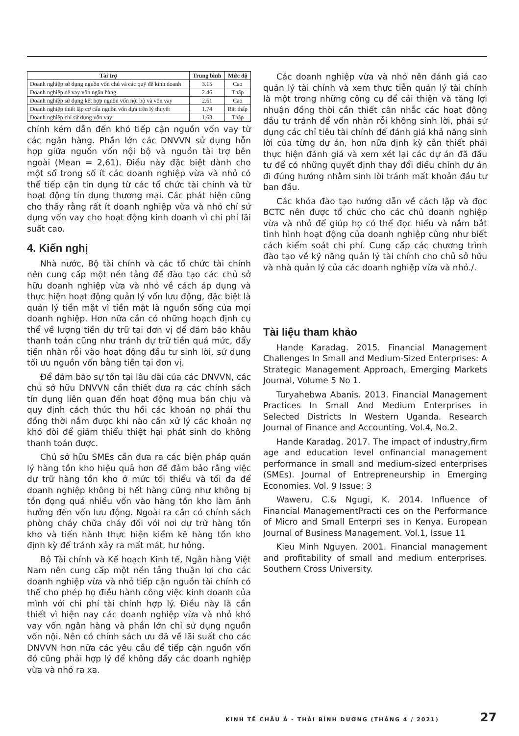| Tài trợ | Trung bình | Mức độ |
| --- | --- | --- |
| Doanh nghiệp sử dụng nguồn vốn chủ và các quỹ để kinh doanh | 3.15 | Cao |
| Doanh nghiệp dễ vay vốn ngân hàng | 2.46 | Thấp |
| Doanh nghiệp sử dụng kết hợp nguồn vốn nội bộ và vốn vay | 2.61 | Cao |
| Doanh nghiệp thiết lập cơ cấu nguồn vốn dựa trên lý thuyết | 1.74 | Rất thấp |
| Doanh nghiệp chỉ sử dụng vốn vay | 1.63 | Thấp |
chính kém dẫn đến khó tiếp cận nguồn vốn vay từ các ngân hàng. Phần lớn các DNVVN sử dụng hỗn hợp giữa nguồn vốn nội bộ và nguồn tài trợ bên ngoài (Mean = 2,61). Điều này đặc biệt dành cho một số trong số ít các doanh nghiệp vừa và nhỏ có thể tiếp cận tín dụng từ các tổ chức tài chính và từ hoạt động tín dụng thương mại. Các phát hiện cũng cho thấy rằng rất ít doanh nghiệp vừa và nhỏ chỉ sử dụng vốn vay cho hoạt động kinh doanh vì chi phí lãi suất cao.
4. Kiến nghị
Nhà nước, Bộ tài chính và các tổ chức tài chính nên cung cấp một nền tảng để đào tạo các chủ sở hữu doanh nghiệp vừa và nhỏ về cách áp dụng và thực hiện hoạt động quản lý vốn lưu động, đặc biệt là quản lý tiền mặt vì tiền mặt là nguồn sống của mọi doanh nghiệp. Hơn nữa cần có những hoạch định cụ thể về lượng tiền dự trữ tại đơn vị để đảm bảo khâu thanh toán cũng như tránh dự trữ tiền quá mức, đẩy tiền nhàn rỗi vào hoạt động đầu tư sinh lời, sử dụng tối ưu nguồn vốn bằng tiền tại đơn vị.
Để đảm bảo sự tồn tại lâu dài của các DNVVN, các chủ sở hữu DNVVN cần thiết đưa ra các chính sách tín dụng liên quan đến hoạt động mua bán chịu và quy định cách thức thu hồi các khoản nợ phải thu đồng thời nắm được khi nào cần xử lý các khoản nợ khó đòi để giảm thiểu thiệt hại phát sinh do không thanh toán được.
Chủ sở hữu SMEs cần đưa ra các biện pháp quản lý hàng tồn kho hiệu quả hơn để đảm bảo rằng việc dự trữ hàng tồn kho ở mức tối thiểu và tối đa để doanh nghiệp không bị hết hàng cũng như không bị tồn đọng quá nhiều vốn vào hàng tồn kho làm ảnh hưởng đến vốn lưu động. Ngoài ra cần có chính sách phòng cháy chữa cháy đối với nơi dự trữ hàng tồn kho và tiến hành thực hiện kiểm kê hàng tồn kho định kỳ để tránh xảy ra mất mát, hư hỏng.
Bộ Tài chính và Kế hoạch Kinh tế, Ngân hàng Việt Nam nên cung cấp một nền tảng thuận lợi cho các doanh nghiệp vừa và nhỏ tiếp cận nguồn tài chính có thể cho phép họ điều hành công việc kinh doanh của mình với chi phí tài chính hợp lý. Điều này là cần thiết vì hiện nay các doanh nghiệp vừa và nhỏ khó vay vốn ngân hàng và phần lớn chỉ sử dụng nguồn vốn nội. Nên có chính sách ưu đã về lãi suất cho các DNVVN hơn nữa các yêu cầu để tiếp cận nguồn vốn đó cũng phải hợp lý để không đẩy các doanh nghiệp vừa và nhỏ ra xa.
Các doanh nghiệp vừa và nhỏ nên đánh giá cao quản lý tài chính và xem thực tiễn quản lý tài chính là một trong những công cụ để cải thiện và tăng lợi nhuận đồng thời cần thiết cân nhắc các hoạt động đầu tư tránh để vốn nhàn rỗi không sinh lời, phải sử dụng các chỉ tiêu tài chính để đánh giá khả năng sinh lời của từng dự án, hơn nữa định kỳ cần thiết phải thực hiện đánh giá và xem xét lại các dự án đã đầu tư để có những quyết định thay đổi điều chỉnh dự án đi đúng hướng nhằm sinh lời tránh mất khoản đầu tư ban đầu.
Các khóa đào tạo hướng dẫn về cách lập và đọc BCTC nên được tổ chức cho các chủ doanh nghiệp vừa và nhỏ để giúp họ có thể đọc hiểu và nắm bắt tình hình hoạt động của doanh nghiệp cũng như biết cách kiểm soát chi phí. Cung cấp các chương trình đào tạo về kỹ năng quản lý tài chính cho chủ sở hữu và nhà quản lý của các doanh nghiệp vừa và nhỏ./.
Tài liệu tham khảo
Hande Karadag. 2015. Financial Management Challenges In Small and Medium-Sized Enterprises: A Strategic Management Approach, Emerging Markets Journal, Volume 5 No 1.
Turyahebwa Abanis. 2013. Financial Management Practices In Small And Medium Enterprises in Selected Districts In Western Uganda. Research Journal of Finance and Accounting, Vol.4, No.2.
Hande Karadag. 2017. The impact of industry,firm age and education level onfinancial management performance in small and medium-sized enterprises (SMEs). Journal of Entrepreneurship in Emerging Economies. Vol. 9 Issue: 3
Waweru, C.& Ngugi, K. 2014. Influence of Financial ManagementPracti ces on the Performance of Micro and Small Enterpri ses in Kenya. European Journal of Business Management. Vol.1, Issue 11
Kieu Minh Nguyen. 2001. Financial management and profitability of small and medium enterprises. Southern Cross University.
KINH TẾ CHÂU Á - THÁI BÌNH DƯƠNG (THÁNG 4 / 2021)
27